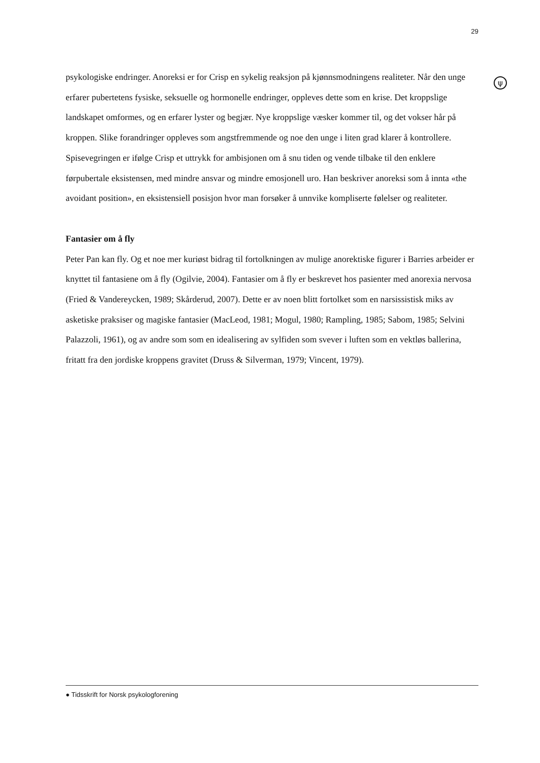29
ψ
psykologiske endringer. Anoreksi er for Crisp en sykelig reaksjon på kjønnsmodningens realiteter. Når den unge erfarer pubertetens fysiske, seksuelle og hormonelle endringer, oppleves dette som en krise. Det kroppslige landskapet omformes, og en erfarer lyster og begjær. Nye kroppslige væsker kommer til, og det vokser hår på kroppen. Slike forandringer oppleves som angstfremmende og noe den unge i liten grad klarer å kontrollere. Spisevegringen er ifølge Crisp et uttrykk for ambisjonen om å snu tiden og vende tilbake til den enklere førpubertale eksistensen, med mindre ansvar og mindre emosjonell uro. Han beskriver anoreksi som å innta «the avoidant position», en eksistensiell posisjon hvor man forsøker å unnvike kompliserte følelser og realiteter.
Fantasier om å fly
Peter Pan kan fly. Og et noe mer kuriøst bidrag til fortolkningen av mulige anorektiske figurer i Barries arbeider er knyttet til fantasiene om å fly (Ogilvie, 2004). Fantasier om å fly er beskrevet hos pasienter med anorexia nervosa (Fried & Vandereycken, 1989; Skårderud, 2007). Dette er av noen blitt fortolket som en narsissistisk miks av asketiske praksiser og magiske fantasier (MacLeod, 1981; Mogul, 1980; Rampling, 1985; Sabom, 1985; Selvini Palazzoli, 1961), og av andre som som en idealisering av sylfiden som svever i luften som en vektløs ballerina, fritatt fra den jordiske kroppens gravitet (Druss & Silverman, 1979; Vincent, 1979).
● Tidsskrift for Norsk psykologforening